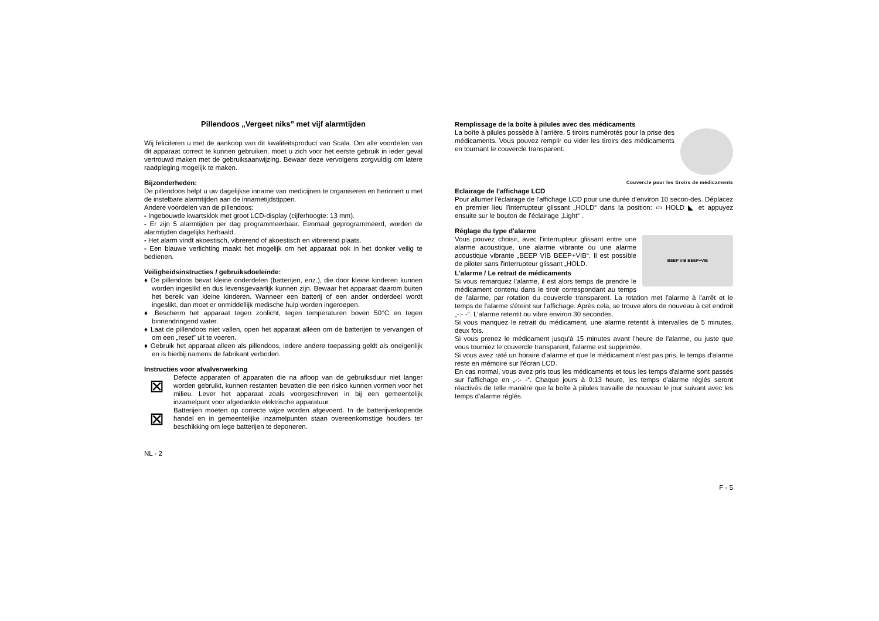Pillendoos „Vergeet niks” met vijf alarmtijden
Wij feliciteren u met de aankoop van dit kwaliteitsproduct van Scala. Om alle voordelen van dit apparaat correct te kunnen gebruiken, moet u zich voor het eerste gebruik in ieder geval vertrouwd maken met de gebruiksaanwijzing. Bewaar deze vervolgens zorgvuldig om latere raadpleging mogelijk te maken.
Bijzonderheden:
De pillendoos helpt u uw dagelijkse inname van medicijnen te organiseren en herinnert u met de instelbare alarmtijden aan de innametijdstippen.
Andere voordelen van de pillendoos:
- Ingebouwde kwartsklok met groot LCD-display (cijferhoogte: 13 mm).
- Er zijn 5 alarmtijden per dag programmeerbaar. Eenmaal geprogrammeerd, worden de alarmtijden dagelijks herhaald.
- Het alarm vindt akoestisch, vibrerend of akoestisch en vibrerend plaats.
- Een blauwe verlichting maakt het mogelijk om het apparaat ook in het donker veilig te bedienen.
Veiligheidsinstructies / gebruiksdoeleinde:
♦ De pillendoos bevat kleine onderdelen (batterijen, enz.), die door kleine kinderen kunnen worden ingeslikt en dus levensgevaarlijk kunnen zijn. Bewaar het apparaat daarom buiten het bereik van kleine kinderen. Wanneer een batterij of een ander onderdeel wordt ingeslikt, dan moet er onmiddellijk medische hulp worden ingeroepen.
♦ Bescherm het apparaat tegen zonlicht, tegen temperaturen boven 50°C en tegen binnendringend water.
♦ Laat de pillendoos niet vallen, open het apparaat alleen om de batterijen te vervangen of om een „reset” uit te voeren.
♦ Gebruik het apparaat alleen als pillendoos, iedere andere toepassing geldt als oneigenlijk en is hierbij namens de fabrikant verboden.
Instructies voor afvalverwerking
⊠
Defecte apparaten of apparaten die na afloop van de gebruiksduur niet langer worden gebruikt, kunnen restanten bevatten die een risico kunnen vormen voor het milieu. Lever het apparaat zoals voorgeschreven in bij een gemeentelijk inzamelpunt voor afgedankte elektrische apparatuur.
⊠
Batterijen moeten op correcte wijze worden afgevoerd. In de batterijverkopende handel en in gemeentelijke inzamelpunten staan overeenkomstige houders ter beschikking om lege batterijen te deponeren.
NL - 2
Remplissage de la boîte à pilules avec des médicaments
La boîte à pilules possède à l'arrière, 5 tiroirs numérotés pour la prise des médicaments. Vous pouvez remplir ou vider les tiroirs des médicaments en tournant le couvercle transparent.
Couvercle pour les tiroirs de médicaments
Eclairage de l'affichage LCD
Pour allumer l'éclairage de l'affichage LCD pour une durée d'environ 10 secon-des. Déplacez en premier lieu l'interrupteur glissant „HOLD“ dans la position: ▭ HOLD ◣ et appuyez ensuite sur le bouton de l'éclairage „Light“ .
Réglage du type d'alarme
BEEP VIB BEEP+VIB
Vous pouvez choisir, avec l'interrupteur glissant entre une alarme acoustique, une alarme vibrante ou une alarme acoustique vibrante „BEEP VIB BEEP+VIB“. Il est possible de piloter sans l'interrupteur glissant „HOLD.
L'alarme / Le retrait de médicaments
Si vous remarquez l'alarme, il est alors temps de prendre le médicament contenu dans le tiroir correspondant au temps de l'alarme, par rotation du couvercle transparent. La rotation met l'alarme à l'arrêt et le temps de l'alarme s'éteint sur l'affichage. Après cela, se trouve alors de nouveau à cet endroit „-:- -“. L'alarme retentit ou vibre environ 30 secondes.
Si vous manquez le retrait du médicament, une alarme retentit à intervalles de 5 minutes, deux fois.
Si vous prenez le médicament jusqu'à 15 minutes avant l'heure de l'alarme, ou juste que vous tourniez le couvercle transparent, l'alarme est supprimée.
Si vous avez raté un horaire d'alarme et que le médicament n'est pas pris, le temps d'alarme reste en mémoire sur l'écran LCD.
En cas normal, vous avez pris tous les médicaments et tous les temps d'alarme sont passés sur l'affichage en „-:- -“. Chaque jours à 0:13 heure, les temps d'alarme réglés seront réactivés de telle manière que la boîte à pilules travaille de nouveau le jour suivant avec les temps d'alarme réglés.
F - 5